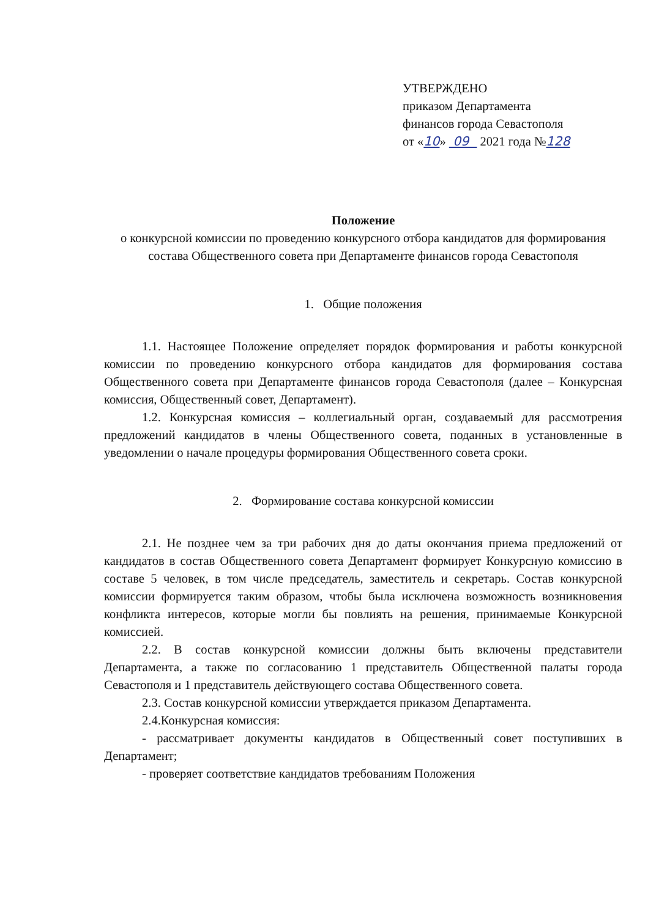УТВЕРЖДЕНО
приказом Департамента
финансов города Севастополя
от «10» 09 2021 года №128
Положение
о конкурсной комиссии по проведению конкурсного отбора кандидатов для формирования состава Общественного совета при Департаменте финансов города Севастополя
1. Общие положения
1.1. Настоящее Положение определяет порядок формирования и работы конкурсной комиссии по проведению конкурсного отбора кандидатов для формирования состава Общественного совета при Департаменте финансов города Севастополя (далее – Конкурсная комиссия, Общественный совет, Департамент).
1.2. Конкурсная комиссия – коллегиальный орган, создаваемый для рассмотрения предложений кандидатов в члены Общественного совета, поданных в установленные в уведомлении о начале процедуры формирования Общественного совета сроки.
2. Формирование состава конкурсной комиссии
2.1. Не позднее чем за три рабочих дня до даты окончания приема предложений от кандидатов в состав Общественного совета Департамент формирует Конкурсную комиссию в составе 5 человек, в том числе председатель, заместитель и секретарь. Состав конкурсной комиссии формируется таким образом, чтобы была исключена возможность возникновения конфликта интересов, которые могли бы повлиять на решения, принимаемые Конкурсной комиссией.
2.2. В состав конкурсной комиссии должны быть включены представители Департамента, а также по согласованию 1 представитель Общественной палаты города Севастополя и 1 представитель действующего состава Общественного совета.
2.3. Состав конкурсной комиссии утверждается приказом Департамента.
2.4.Конкурсная комиссия:
- рассматривает документы кандидатов в Общественный совет поступивших в Департамент;
- проверяет соответствие кандидатов требованиям Положения